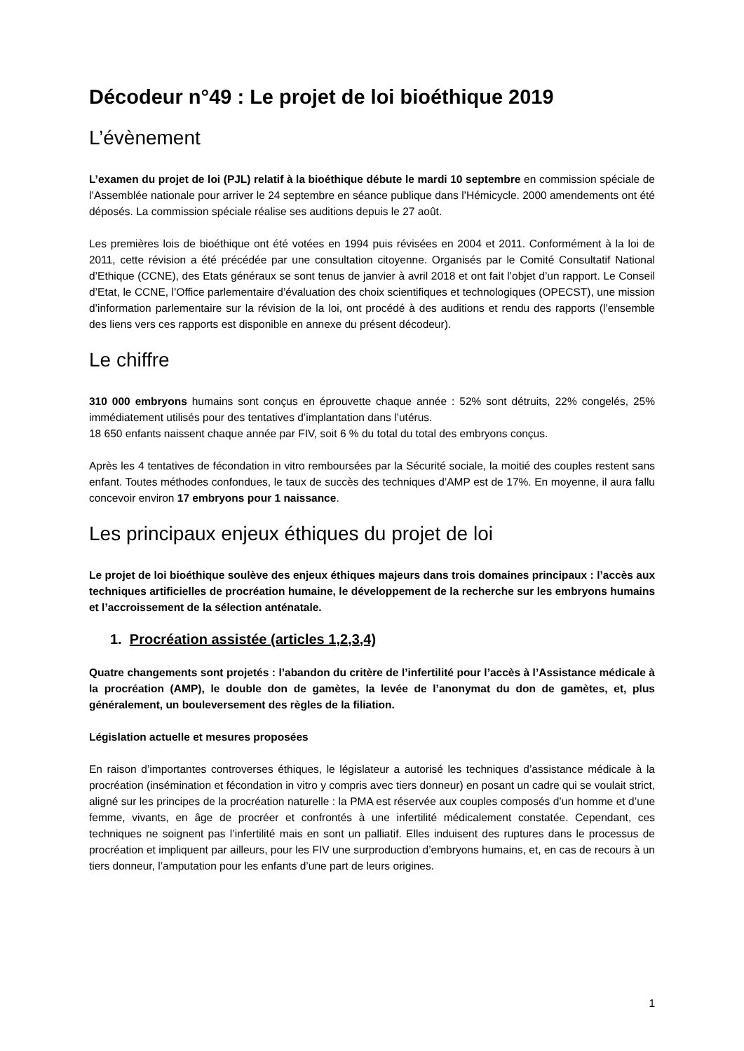Décodeur n°49 : Le projet de loi bioéthique 2019
L’évènement
L’examen du projet de loi (PJL) relatif à la bioéthique débute le mardi 10 septembre en commission spéciale de l’Assemblée nationale pour arriver le 24 septembre en séance publique dans l’Hémicycle. 2000 amendements ont été déposés. La commission spéciale réalise ses auditions depuis le 27 août.
Les premières lois de bioéthique ont été votées en 1994 puis révisées en 2004 et 2011. Conformément à la loi de 2011, cette révision a été précédée par une consultation citoyenne. Organisés par le Comité Consultatif National d’Ethique (CCNE), des Etats généraux se sont tenus de janvier à avril 2018 et ont fait l’objet d’un rapport. Le Conseil d’Etat, le CCNE, l’Office parlementaire d’évaluation des choix scientifiques et technologiques (OPECST), une mission d’information parlementaire sur la révision de la loi, ont procédé à des auditions et rendu des rapports (l’ensemble des liens vers ces rapports est disponible en annexe du présent décodeur).
Le chiffre
310 000 embryons humains sont conçus en éprouvette chaque année : 52% sont détruits, 22% congelés, 25% immédiatement utilisés pour des tentatives d’implantation dans l’utérus.
18 650 enfants naissent chaque année par FIV, soit 6 % du total du total des embryons conçus.
Après les 4 tentatives de fécondation in vitro remboursées par la Sécurité sociale, la moitié des couples restent sans enfant. Toutes méthodes confondues, le taux de succès des techniques d’AMP est de 17%. En moyenne, il aura fallu concevoir environ 17 embryons pour 1 naissance.
Les principaux enjeux éthiques du projet de loi
Le projet de loi bioéthique soulève des enjeux éthiques majeurs dans trois domaines principaux : l’accès aux techniques artificielles de procréation humaine, le développement de la recherche sur les embryons humains et l’accroissement de la sélection anténatale.
1. Procréation assistée (articles 1,2,3,4)
Quatre changements sont projetés : l’abandon du critère de l’infertilité pour l’accès à l’Assistance médicale à la procréation (AMP), le double don de gamètes, la levée de l’anonymat du don de gamètes, et, plus généralement, un bouleversement des règles de la filiation.
Législation actuelle et mesures proposées
En raison d’importantes controverses éthiques, le législateur a autorisé les techniques d’assistance médicale à la procréation (insémination et fécondation in vitro y compris avec tiers donneur) en posant un cadre qui se voulait strict, aligné sur les principes de la procréation naturelle : la PMA est réservée aux couples composés d’un homme et d’une femme, vivants, en âge de procréer et confrontés à une infertilité médicalement constatée. Cependant, ces techniques ne soignent pas l’infertilité mais en sont un palliatif. Elles induisent des ruptures dans le processus de procréation et impliquent par ailleurs, pour les FIV une surproduction d’embryons humains, et, en cas de recours à un tiers donneur, l’amputation pour les enfants d’une part de leurs origines.
1